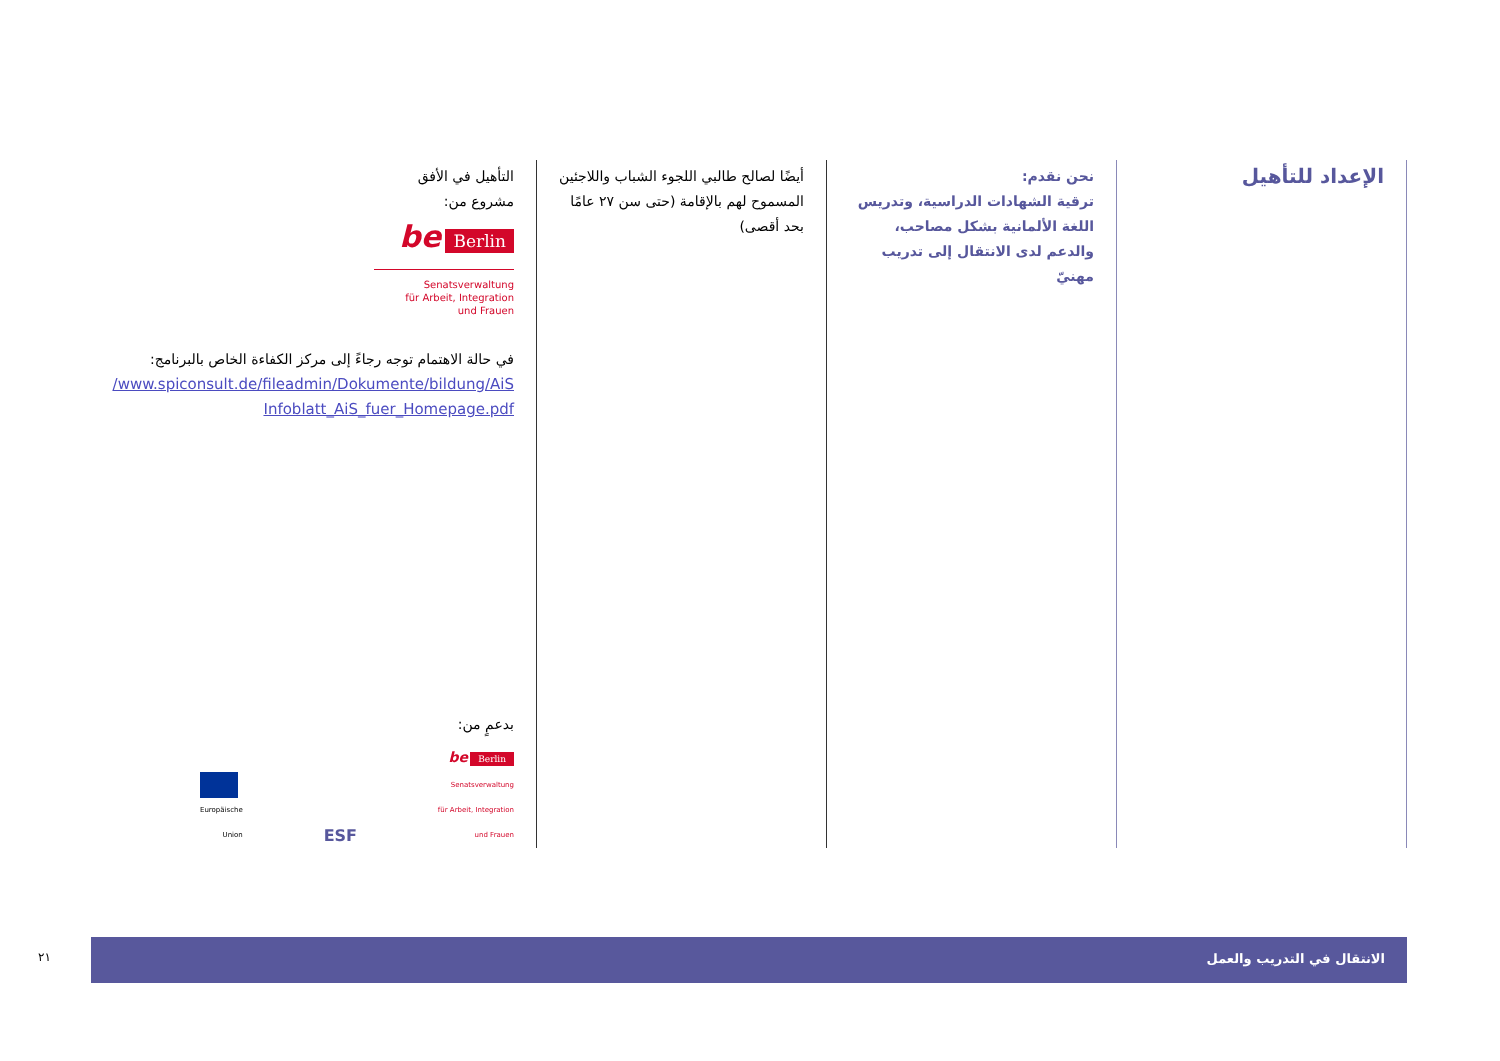الإعداد للتأهيل
نحن نقدم:
ترقية الشهادات الدراسية، وتدريس اللغة الألمانية بشكل مصاحب، والدعم لدى الانتقال إلى تدريب مهنيّ
أيضًا لصالح طالبي اللجوء الشباب واللاجئين المسموح لهم بالإقامة (حتى سن ٢٧ عامًا بحد أقصى)
التأهيل في الأفق
مشروع من:
be Berlin
Senatsverwaltung
für Arbeit, Integration
und Frauen
في حالة الاهتمام توجه رجاءً إلى مركز الكفاءة الخاص بالبرنامج:
/www.spiconsult.de/fileadmin/Dokumente/bildung/AiS
Infoblatt_AiS_fuer_Homepage.pdf
بدعمٍ من:
Europäische
Union
ESF
be Berlin
Senatsverwaltung
für Arbeit, Integration
und Frauen
الانتقال في التدريب والعمل
٢١